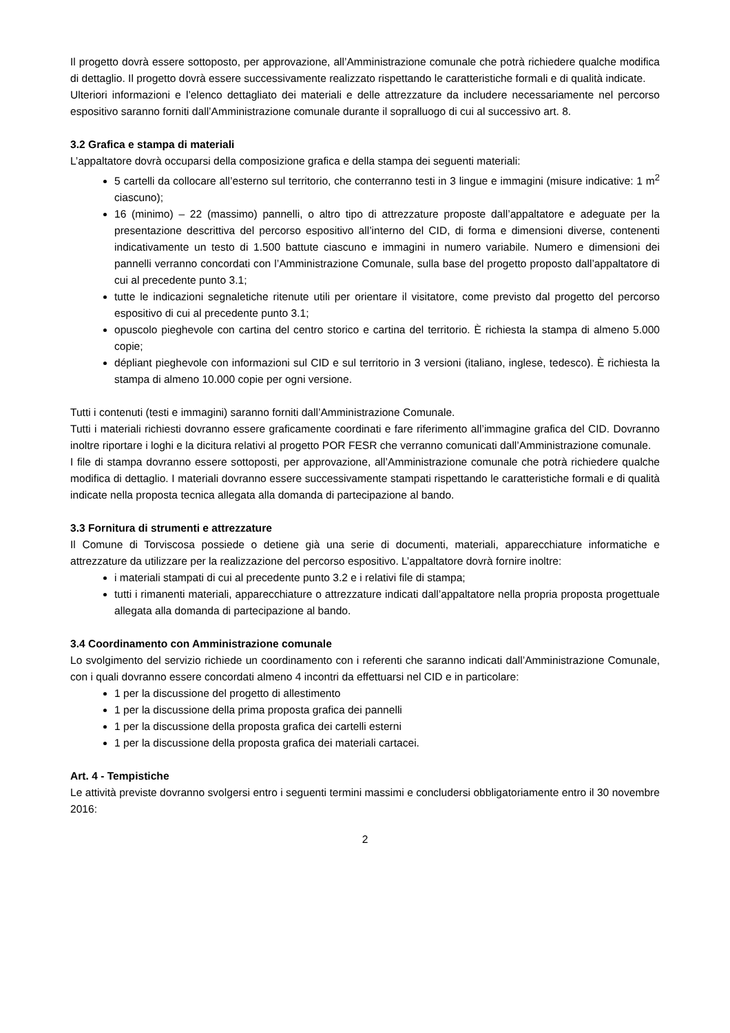Il progetto dovrà essere sottoposto, per approvazione, all’Amministrazione comunale che potrà richiedere qualche modifica di dettaglio. Il progetto dovrà essere successivamente realizzato rispettando le caratteristiche formali e di qualità indicate.
Ulteriori informazioni e l’elenco dettagliato dei materiali e delle attrezzature da includere necessariamente nel percorso espositivo saranno forniti dall’Amministrazione comunale durante il sopralluogo di cui al successivo art. 8.
3.2 Grafica e stampa di materiali
L’appaltatore dovrà occuparsi della composizione grafica e della stampa dei seguenti materiali:
5 cartelli da collocare all’esterno sul territorio, che conterranno testi in 3 lingue e immagini (misure indicative: 1 m<sup>2</sup> ciascuno);
16 (minimo) – 22 (massimo) pannelli, o altro tipo di attrezzature proposte dall’appaltatore e adeguate per la presentazione descrittiva del percorso espositivo all’interno del CID, di forma e dimensioni diverse, contenenti indicativamente un testo di 1.500 battute ciascuno e immagini in numero variabile. Numero e dimensioni dei pannelli verranno concordati con l’Amministrazione Comunale, sulla base del progetto proposto dall’appaltatore di cui al precedente punto 3.1;
tutte le indicazioni segnaletiche ritenute utili per orientare il visitatore, come previsto dal progetto del percorso espositivo di cui al precedente punto 3.1;
opuscolo pieghevole con cartina del centro storico e cartina del territorio. È richiesta la stampa di almeno 5.000 copie;
dépliant pieghevole con informazioni sul CID e sul territorio in 3 versioni (italiano, inglese, tedesco). È richiesta la stampa di almeno 10.000 copie per ogni versione.
Tutti i contenuti (testi e immagini) saranno forniti dall’Amministrazione Comunale.
Tutti i materiali richiesti dovranno essere graficamente coordinati e fare riferimento all’immagine grafica del CID. Dovranno inoltre riportare i loghi e la dicitura relativi al progetto POR FESR che verranno comunicati dall’Amministrazione comunale.
I file di stampa dovranno essere sottoposti, per approvazione, all’Amministrazione comunale che potrà richiedere qualche modifica di dettaglio. I materiali dovranno essere successivamente stampati rispettando le caratteristiche formali e di qualità indicate nella proposta tecnica allegata alla domanda di partecipazione al bando.
3.3 Fornitura di strumenti e attrezzature
Il Comune di Torviscosa possiede o detiene già una serie di documenti, materiali, apparecchiature informatiche e attrezzature da utilizzare per la realizzazione del percorso espositivo. L’appaltatore dovrà fornire inoltre:
i materiali stampati di cui al precedente punto 3.2 e i relativi file di stampa;
tutti i rimanenti materiali, apparecchiature o attrezzature indicati dall’appaltatore nella propria proposta progettuale allegata alla domanda di partecipazione al bando.
3.4 Coordinamento con Amministrazione comunale
Lo svolgimento del servizio richiede un coordinamento con i referenti che saranno indicati dall’Amministrazione Comunale, con i quali dovranno essere concordati almeno 4 incontri da effettuarsi nel CID e in particolare:
1 per la discussione del progetto di allestimento
1 per la discussione della prima proposta grafica dei pannelli
1 per la discussione della proposta grafica dei cartelli esterni
1 per la discussione della proposta grafica dei materiali cartacei.
Art. 4 - Tempistiche
Le attività previste dovranno svolgersi entro i seguenti termini massimi e concludersi obbligatoriamente entro il 30 novembre 2016:
2